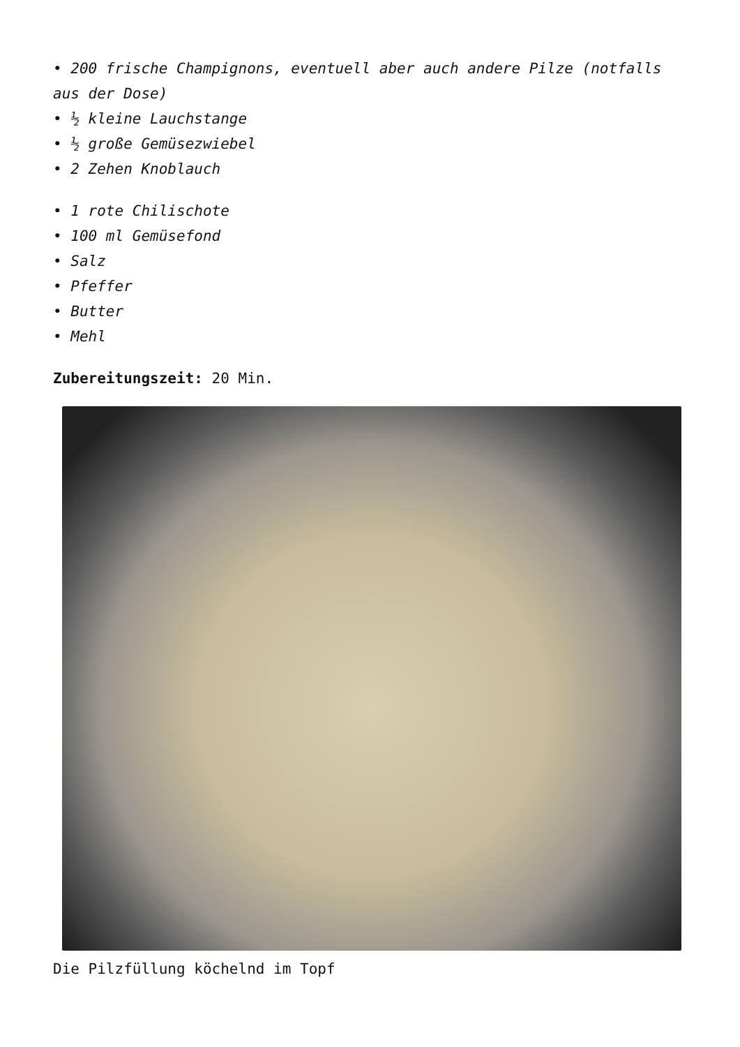• 200 frische Champignons, eventuell aber auch andere Pilze (notfalls aus der Dose)
• ½ kleine Lauchstange
• ½ große Gemüsezwiebel
• 2 Zehen Knoblauch
• 1 rote Chilischote
• 100 ml Gemüsefond
• Salz
• Pfeffer
• Butter
• Mehl
Zubereitungszeit: 20 Min.
Die Pilzfüllung köchelnd im Topf